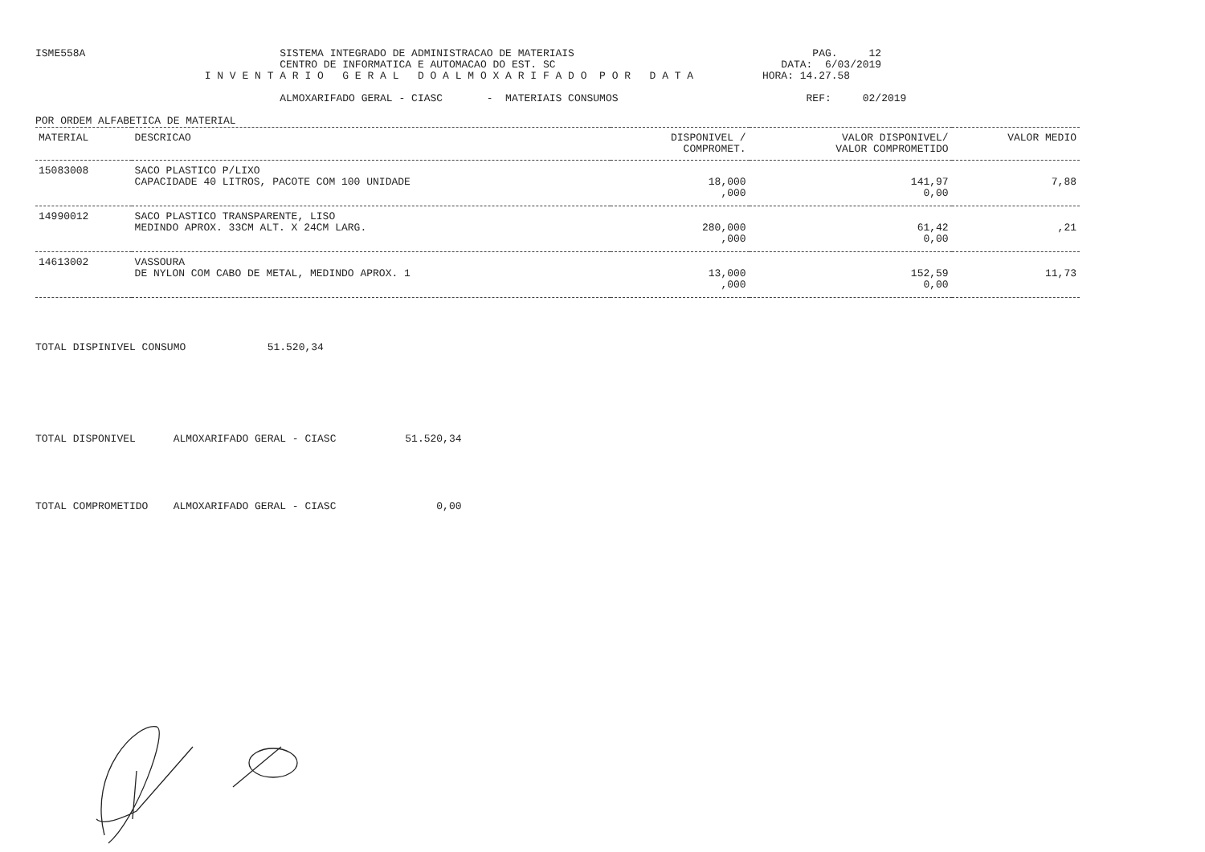ISME558A                               SISTEMA INTEGRADO DE ADMINISTRACAO DE MATERIAIS                                      PAG.     12
                                       CENTRO DE INFORMATICA E AUTOMACAO DO EST. SC                                    DATA:  6/03/2019
                           I N V E N T A R I O   G E R A L   D O A L M O X A R I F A D O  P O R   D A T A           HORA: 14.27.58

                                       ALMOXARIFADO GERAL - CIASC       -  MATERIAIS CONSUMOS                              REF:     02/2019

POR ORDEM ALFABETICA DE MATERIAL
| MATERIAL | DESCRICAO | DISPONIVEL / COMPROMET. | VALOR DISPONIVEL/ VALOR COMPROMETIDO | VALOR MEDIO |
| --- | --- | --- | --- | --- |
| 15083008 | SACO PLASTICO P/LIXO CAPACIDADE 40 LITROS, PACOTE COM 100 UNIDADE | 18,000 ,000 | 141,97 0,00 | 7,88 |
| 14990012 | SACO PLASTICO TRANSPARENTE, LISO MEDINDO APROX. 33CM ALT. X 24CM LARG. | 280,000 ,000 | 61,42 0,00 | ,21 |
| 14613002 | VASSOURA DE NYLON COM CABO DE METAL, MEDINDO APROX. 1 | 13,000 ,000 | 152,59 0,00 | 11,73 |
TOTAL DISPINIVEL CONSUMO             51.520,34
TOTAL DISPONIVEL      ALMOXARIFADO GERAL - CIASC           51.520,34
TOTAL COMPROMETIDO    ALMOXARIFADO GERAL - CIASC                0,00